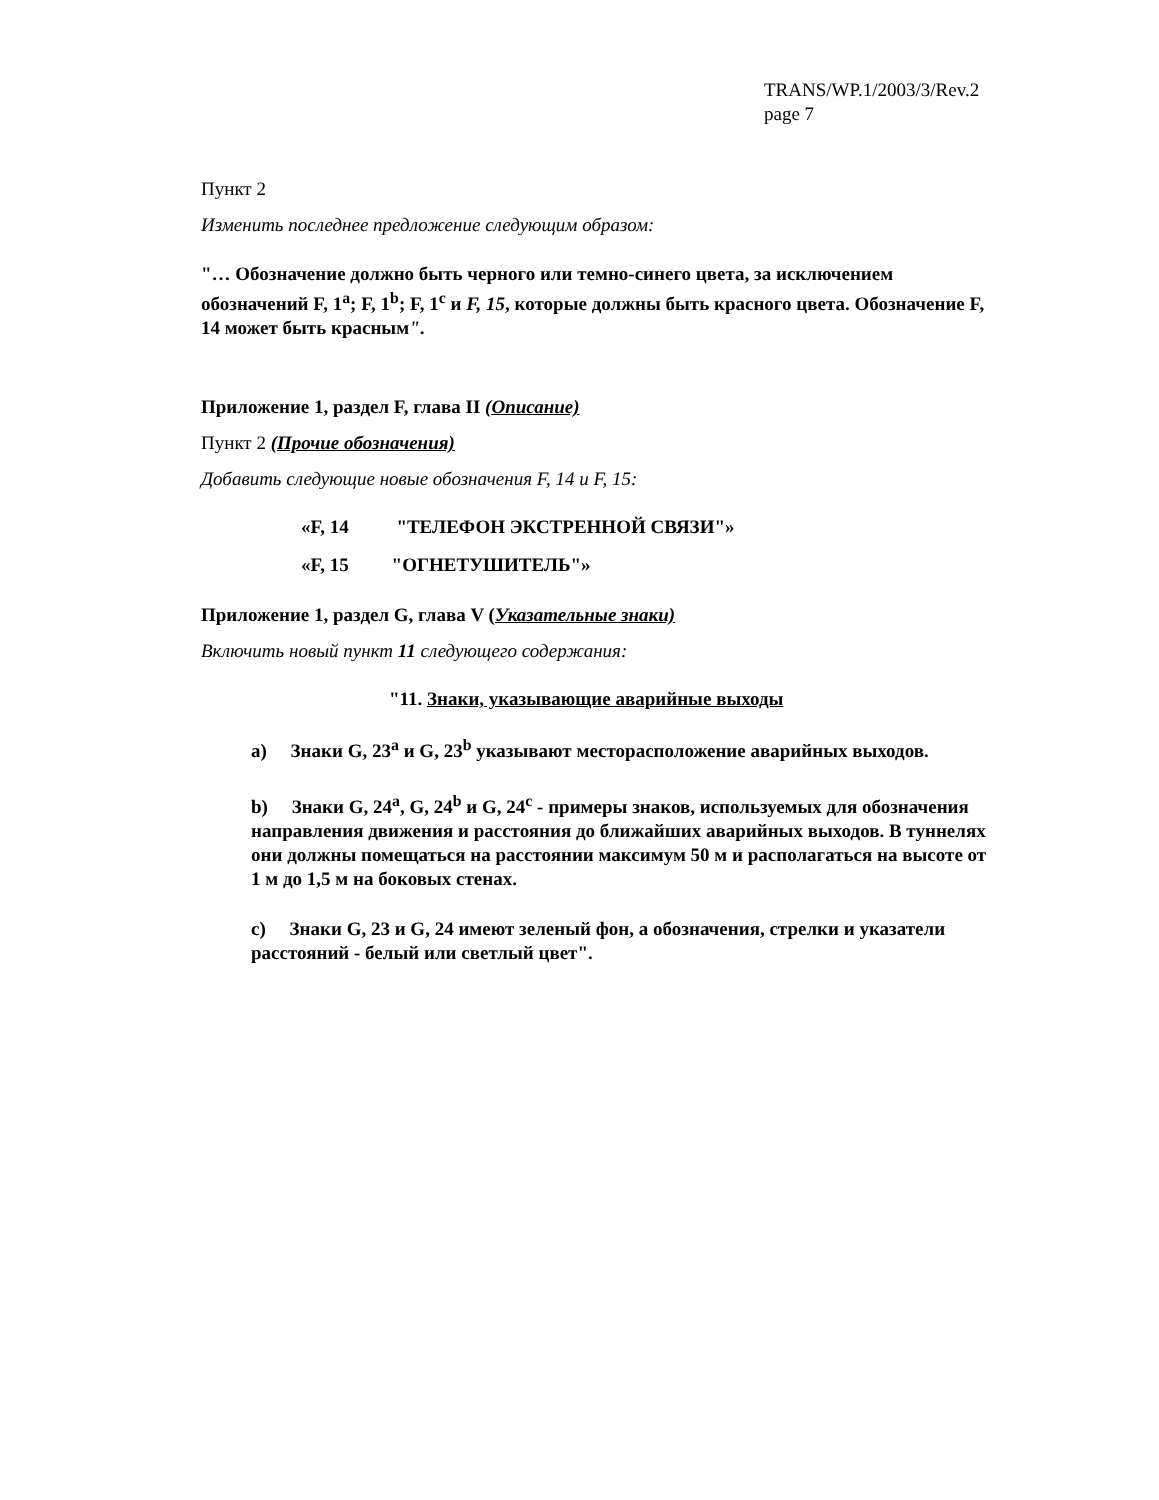TRANS/WP.1/2003/3/Rev.2
page 7
Пункт 2
Изменить последнее предложение следующим образом:
"… Обозначение должно быть черного или темно-синего цвета, за исключением обозначений F, 1<sup>a</sup>; F, 1<sup>b</sup>; F, 1<sup>c</sup> и F, 15, которые должны быть красного цвета. Обозначение F, 14 может быть красным".
Приложение 1, раздел F, глава II (Описание)
Пункт 2 (Прочие обозначения)
Добавить следующие новые обозначения F, 14 и F, 15:
«F, 14 "ТЕЛЕФОН ЭКСТРЕННОЙ СВЯЗИ"»
«F, 15 "ОГНЕТУШИТЕЛЬ"»
Приложение 1, раздел G, глава V (Указательные знаки)
Включить новый пункт 11 следующего содержания:
"11. Знаки, указывающие аварийные выходы
a) Знаки G, 23<sup>a</sup> и G, 23<sup>b</sup> указывают месторасположение аварийных выходов.
b) Знаки G, 24<sup>a</sup>, G, 24<sup>b</sup> и G, 24<sup>c</sup> - примеры знаков, используемых для обозначения направления движения и расстояния до ближайших аварийных выходов. В туннелях они должны помещаться на расстоянии максимум 50 м и располагаться на высоте от 1 м до 1,5 м на боковых стенах.
c) Знаки G, 23 и G, 24 имеют зеленый фон, а обозначения, стрелки и указатели расстояний - белый или светлый цвет".